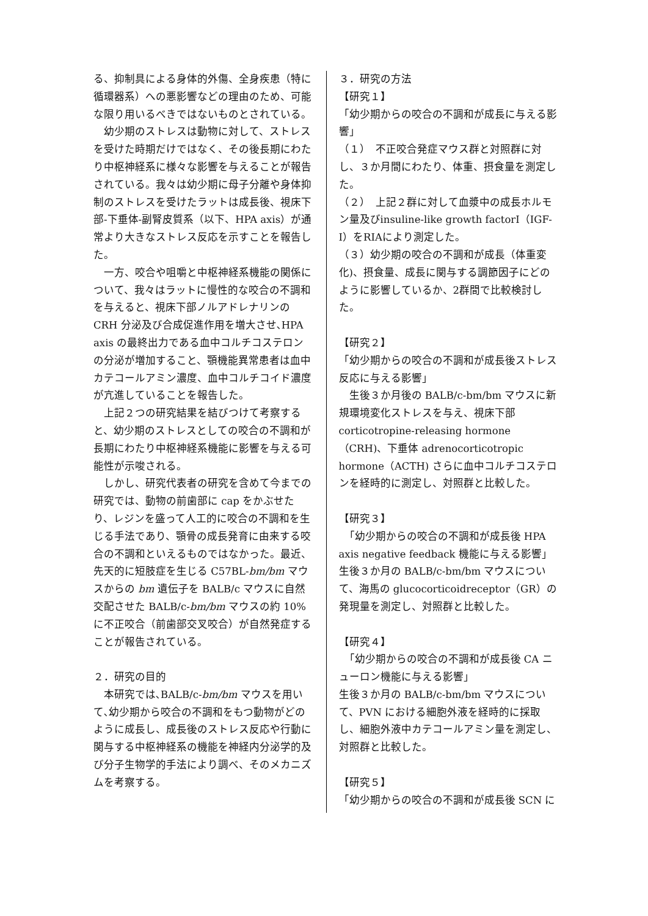る、抑制具による身体的外傷、全身疾患（特に循環器系）への悪影響などの理由のため、可能な限り用いるべきではないものとされている。
　幼少期のストレスは動物に対して、ストレスを受けた時期だけではなく、その後長期にわたり中枢神経系に様々な影響を与えることが報告されている。我々は幼少期に母子分離や身体抑制のストレスを受けたラットは成長後、視床下部-下垂体-副腎皮質系（以下、HPA axis）が通常より大きなストレス反応を示すことを報告した。
　一方、咬合や咀嚼と中枢神経系機能の関係について、我々はラットに慢性的な咬合の不調和を与えると、視床下部ノルアドレナリンの CRH 分泌及び合成促進作用を増大させ､HPA axis の最終出力である血中コルチコステロンの分泌が増加すること、顎機能異常患者は血中カテコールアミン濃度、血中コルチコイド濃度が亢進していることを報告した。
　上記２つの研究結果を結びつけて考察すると、幼少期のストレスとしての咬合の不調和が長期にわたり中枢神経系機能に影響を与える可能性が示唆される。
　しかし、研究代表者の研究を含めて今までの研究では、動物の前歯部に cap をかぶせたり、レジンを盛って人工的に咬合の不調和を生じる手法であり、顎骨の成長発育に由来する咬合の不調和といえるものではなかった。最近、先天的に短肢症を生じる C57BL-bm/bm マウスからの bm 遺伝子を BALB/c マウスに自然交配させた BALB/c-bm/bm マウスの約 10%に不正咬合（前歯部交叉咬合）が自然発症することが報告されている。
２．研究の目的
　本研究では､BALB/c-bm/bm マウスを用いて､幼少期から咬合の不調和をもつ動物がどのように成長し、成長後のストレス反応や行動に関与する中枢神経系の機能を神経内分泌学的及び分子生物学的手法により調べ、そのメカニズムを考察する。
３．研究の方法
【研究１】
「幼少期からの咬合の不調和が成長に与える影響」
（１）　不正咬合発症マウス群と対照群に対し、３か月間にわたり、体重、摂食量を測定した。
（２）　上記２群に対して血漿中の成長ホルモン量及びinsuline-like growth factorⅠ（IGF-Ⅰ）をRIAにより測定した。
（３）幼少期の咬合の不調和が成長（体重変化)、摂食量、成長に関与する調節因子にどのように影響しているか、2群間で比較検討した。
【研究２】
「幼少期からの咬合の不調和が成長後ストレス反応に与える影響」
　生後３か月後の BALB/c-bm/bm マウスに新規環境変化ストレスを与え、視床下部 corticotropine-releasing hormone（CRH)、下垂体 adrenocorticotropic hormone（ACTH) さらに血中コルチコステロンを経時的に測定し、対照群と比較した。
【研究３】
　「幼少期からの咬合の不調和が成長後 HPA axis negative feedback 機能に与える影響」生後３か月の BALB/c-bm/bm マウスについて、海馬の glucocorticoidreceptor（GR）の発現量を測定し、対照群と比較した。
【研究４】
　「幼少期からの咬合の不調和が成長後 CA ニューロン機能に与える影響」
生後３か月の BALB/c-bm/bm マウスについて、PVN における細胞外液を経時的に採取し、細胞外液中カテコールアミン量を測定し、対照群と比較した。
【研究５】
「幼少期からの咬合の不調和が成長後 SCN に